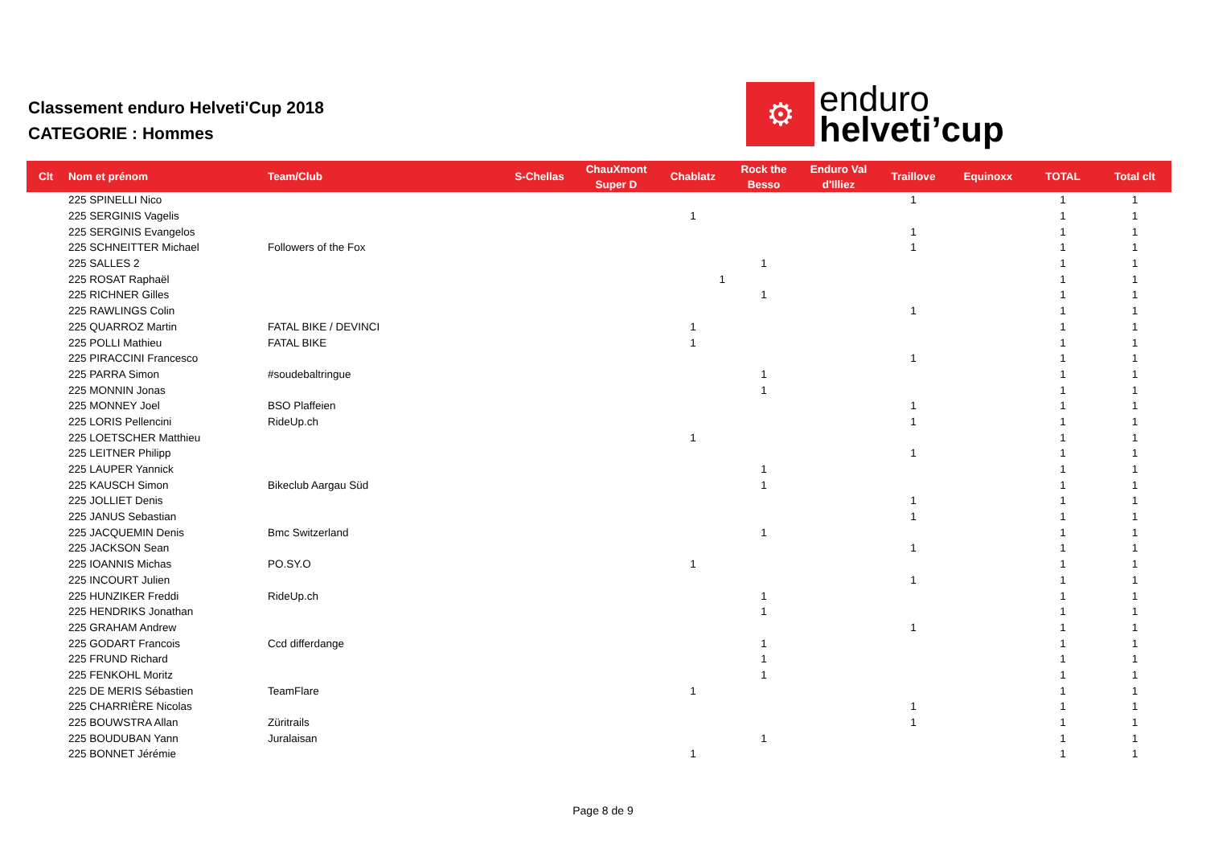Classement enduro Helveti'Cup 2018
CATEGORIE : Hommes
⚙
enduro
helveti’cup
| Clt | Nom et prénom | Team/Club | S-Chellas | ChauXmont Super D | Chablatz | Rock the Besso | Enduro Val d'Illiez | Traillove | Equinoxx | TOTAL | Total clt |
| --- | --- | --- | --- | --- | --- | --- | --- | --- | --- | --- | --- |
| | 225 SPINELLI Nico | | | | | | | 1 | | 1 | 1 |
| | 225 SERGINIS Vagelis | | | | 1 | | | | | 1 | 1 |
| | 225 SERGINIS Evangelos | | | | | | | 1 | | 1 | 1 |
| | 225 SCHNEITTER Michael | Followers of the Fox | | | | | | 1 | | 1 | 1 |
| | 225 SALLES 2 | | | | | 1 | | | | 1 | 1 |
| | 225 ROSAT Raphaël | | | | 1 | | | | | 1 | 1 |
| | 225 RICHNER Gilles | | | | | 1 | | | | 1 | 1 |
| | 225 RAWLINGS Colin | | | | | | | 1 | | 1 | 1 |
| | 225 QUARROZ Martin | FATAL BIKE / DEVINCI | | | 1 | | | | | 1 | 1 |
| | 225 POLLI Mathieu | FATAL BIKE | | | 1 | | | | | 1 | 1 |
| | 225 PIRACCINI Francesco | | | | | | | 1 | | 1 | 1 |
| | 225 PARRA Simon | #soudebaltringue | | | | 1 | | | | 1 | 1 |
| | 225 MONNIN Jonas | | | | | 1 | | | | 1 | 1 |
| | 225 MONNEY Joel | BSO Plaffeien | | | | | | 1 | | 1 | 1 |
| | 225 LORIS Pellencini | RideUp.ch | | | | | | 1 | | 1 | 1 |
| | 225 LOETSCHER Matthieu | | | | 1 | | | | | 1 | 1 |
| | 225 LEITNER Philipp | | | | | | | 1 | | 1 | 1 |
| | 225 LAUPER Yannick | | | | | 1 | | | | 1 | 1 |
| | 225 KAUSCH Simon | Bikeclub Aargau Süd | | | | 1 | | | | 1 | 1 |
| | 225 JOLLIET Denis | | | | | | | 1 | | 1 | 1 |
| | 225 JANUS Sebastian | | | | | | | 1 | | 1 | 1 |
| | 225 JACQUEMIN Denis | Bmc Switzerland | | | | 1 | | | | 1 | 1 |
| | 225 JACKSON Sean | | | | | | | 1 | | 1 | 1 |
| | 225 IOANNIS Michas | PO.SY.O | | | 1 | | | | | 1 | 1 |
| | 225 INCOURT Julien | | | | | | | 1 | | 1 | 1 |
| | 225 HUNZIKER Freddi | RideUp.ch | | | | 1 | | | | 1 | 1 |
| | 225 HENDRIKS Jonathan | | | | | 1 | | | | 1 | 1 |
| | 225 GRAHAM Andrew | | | | | | | 1 | | 1 | 1 |
| | 225 GODART Francois | Ccd differdange | | | | 1 | | | | 1 | 1 |
| | 225 FRUND Richard | | | | | 1 | | | | 1 | 1 |
| | 225 FENKOHL Moritz | | | | | 1 | | | | 1 | 1 |
| | 225 DE MERIS Sébastien | TeamFlare | | | 1 | | | | | 1 | 1 |
| | 225 CHARRIÈRE Nicolas | | | | | | | 1 | | 1 | 1 |
| | 225 BOUWSTRA Allan | Züritrails | | | | | | 1 | | 1 | 1 |
| | 225 BOUDUBAN Yann | Juralaisan | | | | 1 | | | | 1 | 1 |
| | 225 BONNET Jérémie | | | | 1 | | | | | 1 | 1 |
Page 8 de 9